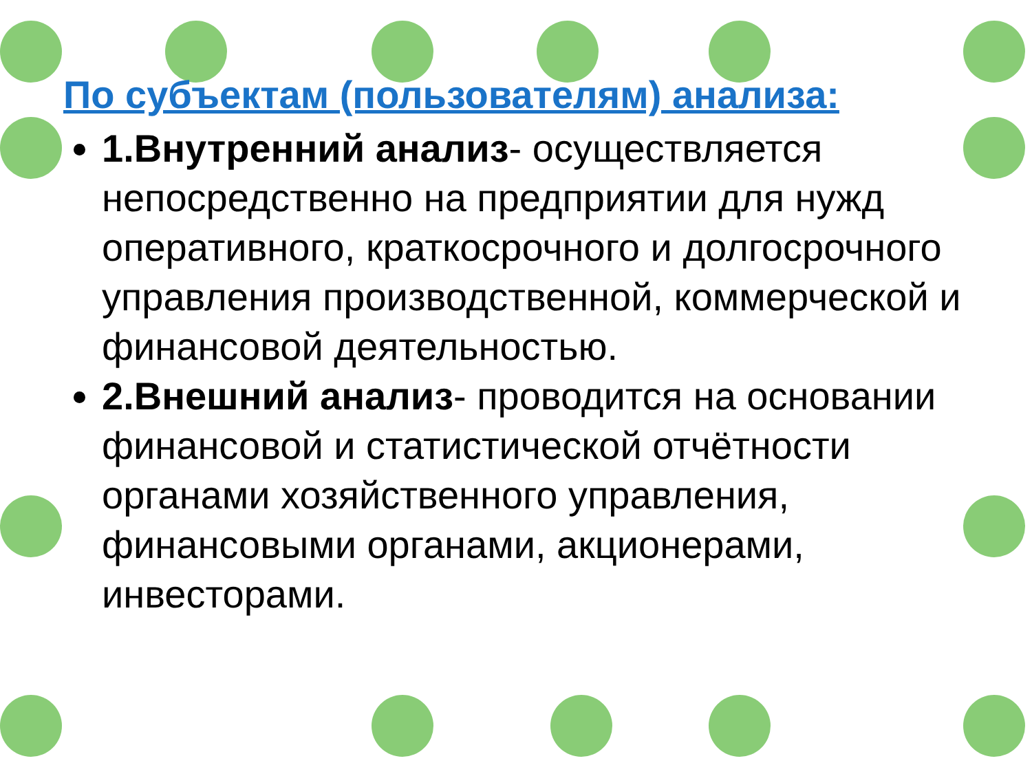По субъектам (пользователям) анализа:
1.Внутренний анализ- осуществляется непосредственно на предприятии для нужд оперативного, краткосрочного и долгосрочного управления производственной, коммерческой и финансовой деятельностью.
2.Внешний анализ- проводится на основании финансовой и статистической отчётности органами хозяйственного управления, финансовыми органами, акционерами, инвесторами.